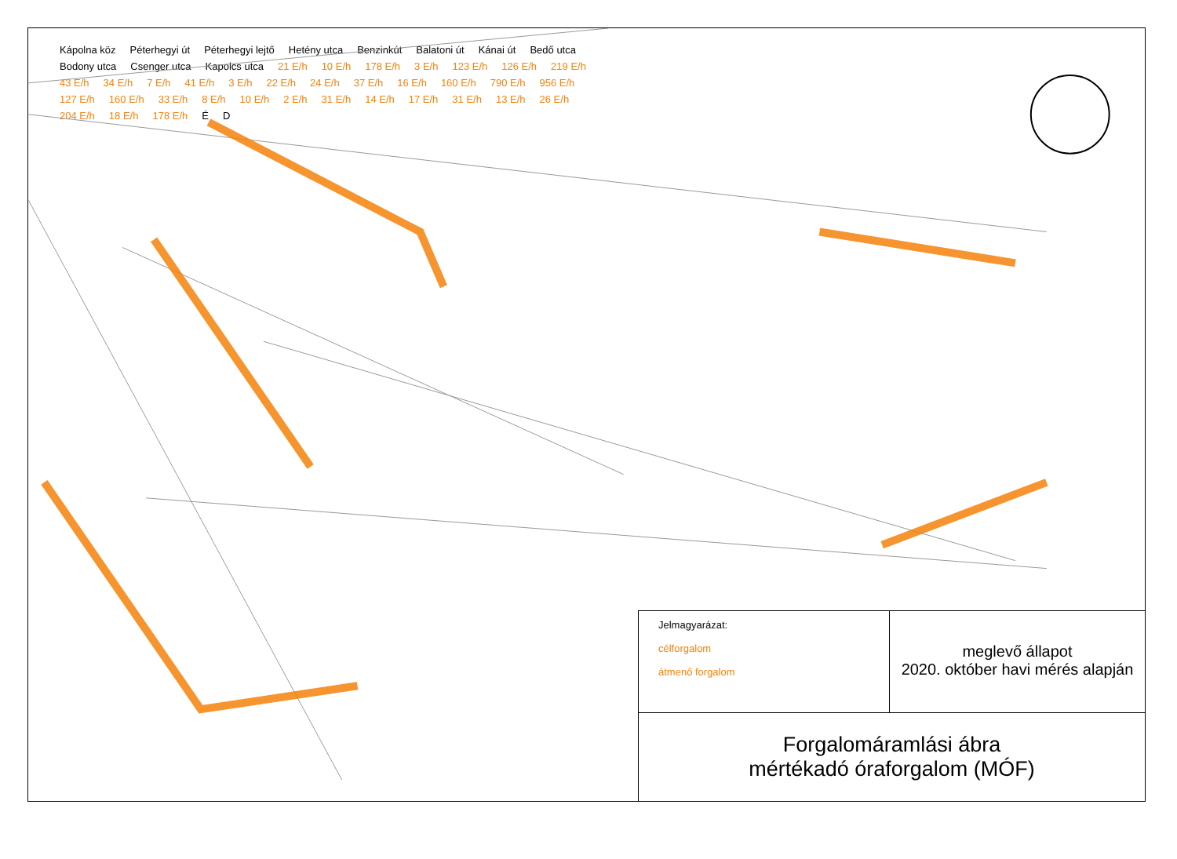Kápolna köz Péterhegyi út Péterhegyi lejtő Hetény utca Benzinkút Balatoni út Kánai út Bedő utca Bodony utca Csenger utca Kapolcs utca 21 E/h 10 E/h 178 E/h 3 E/h 123 E/h 126 E/h 219 E/h 43 E/h 34 E/h 7 E/h 41 E/h 3 E/h 22 E/h 24 E/h 37 E/h 16 E/h 160 E/h 790 E/h 956 E/h 127 E/h 160 E/h 33 E/h 8 E/h 10 E/h 2 E/h 31 E/h 14 E/h 17 E/h 31 E/h 13 E/h 26 E/h 204 E/h 18 E/h 178 E/h É D
Jelmagyarázat:
célforgalom
átmenő forgalom
meglevő állapot
2020. október havi mérés alapján
Forgalomáramlási ábra
mértékadó óraforgalom (MÓF)